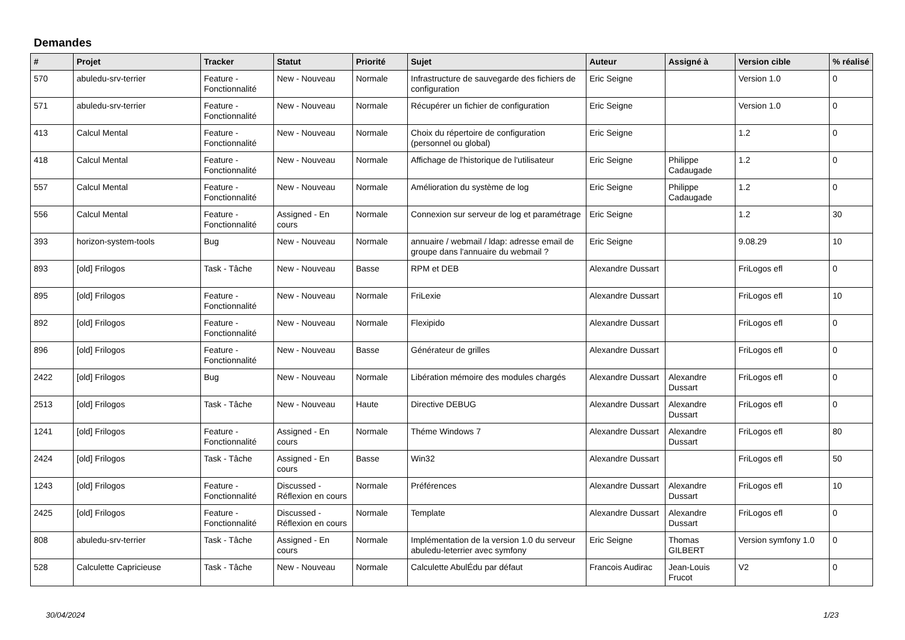Demandes
| # | Projet | Tracker | Statut | Priorité | Sujet | Auteur | Assigné à | Version cible | % réalisé |
| --- | --- | --- | --- | --- | --- | --- | --- | --- | --- |
| 570 | abuledu-srv-terrier | Feature - Fonctionnalité | New - Nouveau | Normale | Infrastructure de sauvegarde des fichiers de configuration | Eric Seigne | | Version 1.0 | 0 |
| 571 | abuledu-srv-terrier | Feature - Fonctionnalité | New - Nouveau | Normale | Récupérer un fichier de configuration | Eric Seigne | | Version 1.0 | 0 |
| 413 | Calcul Mental | Feature - Fonctionnalité | New - Nouveau | Normale | Choix du répertoire de configuration (personnel ou global) | Eric Seigne | | 1.2 | 0 |
| 418 | Calcul Mental | Feature - Fonctionnalité | New - Nouveau | Normale | Affichage de l'historique de l'utilisateur | Eric Seigne | Philippe Cadaugade | 1.2 | 0 |
| 557 | Calcul Mental | Feature - Fonctionnalité | New - Nouveau | Normale | Amélioration du système de log | Eric Seigne | Philippe Cadaugade | 1.2 | 0 |
| 556 | Calcul Mental | Feature - Fonctionnalité | Assigned - En cours | Normale | Connexion sur serveur de log et paramétrage | Eric Seigne | | 1.2 | 30 |
| 393 | horizon-system-tools | Bug | New - Nouveau | Normale | annuaire / webmail / ldap: adresse email de groupe dans l'annuaire du webmail ? | Eric Seigne | | 9.08.29 | 10 |
| 893 | [old] Frilogos | Task - Tâche | New - Nouveau | Basse | RPM et DEB | Alexandre Dussart | | FriLogos efl | 0 |
| 895 | [old] Frilogos | Feature - Fonctionnalité | New - Nouveau | Normale | FriLexie | Alexandre Dussart | | FriLogos efl | 10 |
| 892 | [old] Frilogos | Feature - Fonctionnalité | New - Nouveau | Normale | Flexipido | Alexandre Dussart | | FriLogos efl | 0 |
| 896 | [old] Frilogos | Feature - Fonctionnalité | New - Nouveau | Basse | Générateur de grilles | Alexandre Dussart | | FriLogos efl | 0 |
| 2422 | [old] Frilogos | Bug | New - Nouveau | Normale | Libération mémoire des modules chargés | Alexandre Dussart | Alexandre Dussart | FriLogos efl | 0 |
| 2513 | [old] Frilogos | Task - Tâche | New - Nouveau | Haute | Directive DEBUG | Alexandre Dussart | Alexandre Dussart | FriLogos efl | 0 |
| 1241 | [old] Frilogos | Feature - Fonctionnalité | Assigned - En cours | Normale | Théme Windows 7 | Alexandre Dussart | Alexandre Dussart | FriLogos efl | 80 |
| 2424 | [old] Frilogos | Task - Tâche | Assigned - En cours | Basse | Win32 | Alexandre Dussart | | FriLogos efl | 50 |
| 1243 | [old] Frilogos | Feature - Fonctionnalité | Discussed - Réflexion en cours | Normale | Préférences | Alexandre Dussart | Alexandre Dussart | FriLogos efl | 10 |
| 2425 | [old] Frilogos | Feature - Fonctionnalité | Discussed - Réflexion en cours | Normale | Template | Alexandre Dussart | Alexandre Dussart | FriLogos efl | 0 |
| 808 | abuledu-srv-terrier | Task - Tâche | Assigned - En cours | Normale | Implémentation de la version 1.0 du serveur abuledu-leterrier avec symfony | Eric Seigne | Thomas GILBERT | Version symfony 1.0 | 0 |
| 528 | Calculette Capricieuse | Task - Tâche | New - Nouveau | Normale | Calculette AbulÉdu par défaut | Francois Audirac | Jean-Louis Frucot | V2 | 0 |
30/04/2024 1/23